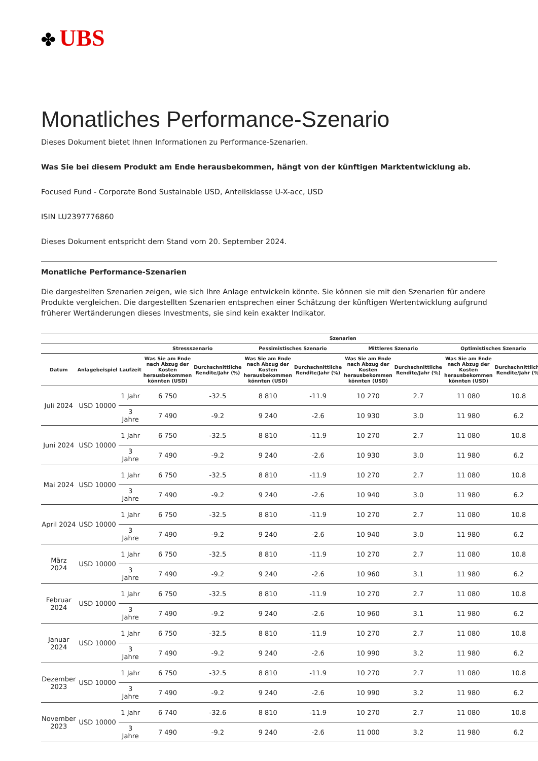✤ UBS
Monatliches Performance-Szenario
Dieses Dokument bietet Ihnen Informationen zu Performance-Szenarien.
Was Sie bei diesem Produkt am Ende herausbekommen, hängt von der künftigen Marktentwicklung ab.
Focused Fund - Corporate Bond Sustainable USD, Anteilsklasse U-X-acc, USD
ISIN LU2397776860
Dieses Dokument entspricht dem Stand vom 20. September 2024.
Monatliche Performance-Szenarien
Die dargestellten Szenarien zeigen, wie sich Ihre Anlage entwickeln könnte. Sie können sie mit den Szenarien für andere Produkte vergleichen. Die dargestellten Szenarien entsprechen einer Schätzung der künftigen Wertentwicklung aufgrund früherer Wertänderungen dieses Investments, sie sind kein exakter Indikator.
| | | | Szenarien | | | | | | | |
| --- | --- | --- | --- | --- | --- | --- | --- | --- | --- | --- |
| | | | Stressszenario | | Pessimistisches Szenario | | Mittleres Szenario | | Optimistisches Szenario | |
| Datum | Anlagebeispiel | Laufzeit | Was Sie am Ende nach Abzug der Kosten herausbekommen könnten (USD) | Durchschnittliche Rendite/Jahr (%) | Was Sie am Ende nach Abzug der Kosten herausbekommen könnten (USD) | Durchschnittliche Rendite/Jahr (%) | Was Sie am Ende nach Abzug der Kosten herausbekommen könnten (USD) | Durchschnittliche Rendite/Jahr (%) | Was Sie am Ende nach Abzug der Kosten herausbekommen könnten (USD) | Durchschnittliche Rendite/Jahr (%) |
| Juli 2024 | USD 10000 | 1 Jahr | 6 750 | -32.5 | 8 810 | -11.9 | 10 270 | 2.7 | 11 080 | 10.8 |
| | | 3 Jahre | 7 490 | -9.2 | 9 240 | -2.6 | 10 930 | 3.0 | 11 980 | 6.2 |
| Juni 2024 | USD 10000 | 1 Jahr | 6 750 | -32.5 | 8 810 | -11.9 | 10 270 | 2.7 | 11 080 | 10.8 |
| | | 3 Jahre | 7 490 | -9.2 | 9 240 | -2.6 | 10 930 | 3.0 | 11 980 | 6.2 |
| Mai 2024 | USD 10000 | 1 Jahr | 6 750 | -32.5 | 8 810 | -11.9 | 10 270 | 2.7 | 11 080 | 10.8 |
| | | 3 Jahre | 7 490 | -9.2 | 9 240 | -2.6 | 10 940 | 3.0 | 11 980 | 6.2 |
| April 2024 | USD 10000 | 1 Jahr | 6 750 | -32.5 | 8 810 | -11.9 | 10 270 | 2.7 | 11 080 | 10.8 |
| | | 3 Jahre | 7 490 | -9.2 | 9 240 | -2.6 | 10 940 | 3.0 | 11 980 | 6.2 |
| März 2024 | USD 10000 | 1 Jahr | 6 750 | -32.5 | 8 810 | -11.9 | 10 270 | 2.7 | 11 080 | 10.8 |
| | | 3 Jahre | 7 490 | -9.2 | 9 240 | -2.6 | 10 960 | 3.1 | 11 980 | 6.2 |
| Februar 2024 | USD 10000 | 1 Jahr | 6 750 | -32.5 | 8 810 | -11.9 | 10 270 | 2.7 | 11 080 | 10.8 |
| | | 3 Jahre | 7 490 | -9.2 | 9 240 | -2.6 | 10 960 | 3.1 | 11 980 | 6.2 |
| Januar 2024 | USD 10000 | 1 Jahr | 6 750 | -32.5 | 8 810 | -11.9 | 10 270 | 2.7 | 11 080 | 10.8 |
| | | 3 Jahre | 7 490 | -9.2 | 9 240 | -2.6 | 10 990 | 3.2 | 11 980 | 6.2 |
| Dezember 2023 | USD 10000 | 1 Jahr | 6 750 | -32.5 | 8 810 | -11.9 | 10 270 | 2.7 | 11 080 | 10.8 |
| | | 3 Jahre | 7 490 | -9.2 | 9 240 | -2.6 | 10 990 | 3.2 | 11 980 | 6.2 |
| November 2023 | USD 10000 | 1 Jahr | 6 740 | -32.6 | 8 810 | -11.9 | 10 270 | 2.7 | 11 080 | 10.8 |
| | | 3 Jahre | 7 490 | -9.2 | 9 240 | -2.6 | 11 000 | 3.2 | 11 980 | 6.2 |